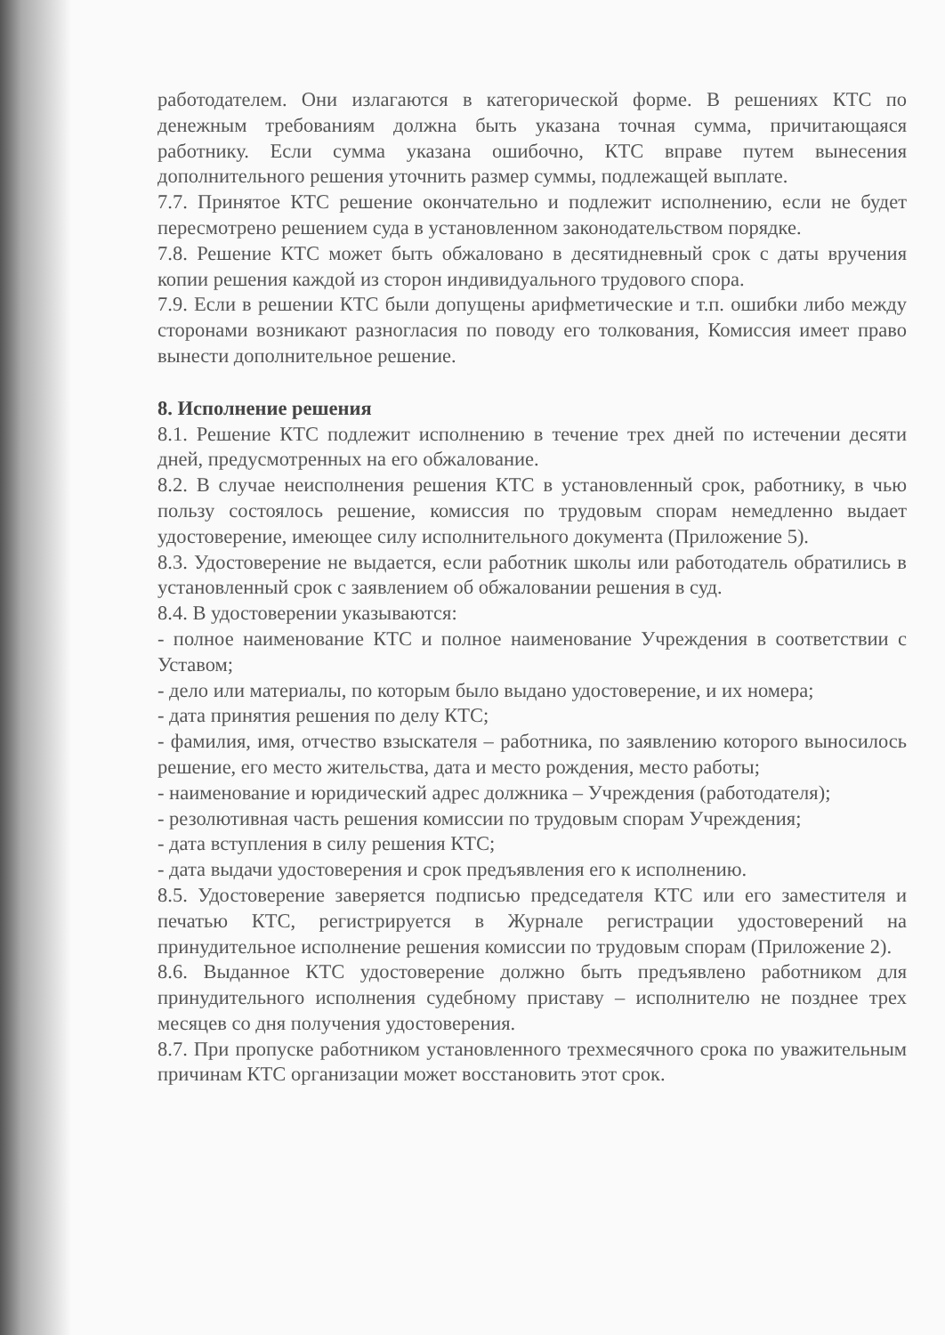работодателем. Они излагаются в категорической форме. В решениях КТС по денежным требованиям должна быть указана точная сумма, причитающаяся работнику. Если сумма указана ошибочно, КТС вправе путем вынесения дополнительного решения уточнить размер суммы, подлежащей выплате.
7.7. Принятое КТС решение окончательно и подлежит исполнению, если не будет пересмотрено решением суда в установленном законодательством порядке.
7.8. Решение КТС может быть обжаловано в десятидневный срок с даты вручения копии решения каждой из сторон индивидуального трудового спора.
7.9. Если в решении КТС были допущены арифметические и т.п. ошибки либо между сторонами возникают разногласия по поводу его толкования, Комиссия имеет право вынести дополнительное решение.
8. Исполнение решения
8.1. Решение КТС подлежит исполнению в течение трех дней по истечении десяти дней, предусмотренных на его обжалование.
8.2. В случае неисполнения решения КТС в установленный срок, работнику, в чью пользу состоялось решение, комиссия по трудовым спорам немедленно выдает удостоверение, имеющее силу исполнительного документа (Приложение 5).
8.3. Удостоверение не выдается, если работник школы или работодатель обратились в установленный срок с заявлением об обжаловании решения в суд.
8.4. В удостоверении указываются:
- полное наименование КТС и полное наименование Учреждения в соответствии с Уставом;
- дело или материалы, по которым было выдано удостоверение, и их номера;
- дата принятия решения по делу КТС;
- фамилия, имя, отчество взыскателя – работника, по заявлению которого выносилось решение, его место жительства, дата и место рождения, место работы;
- наименование и юридический адрес должника – Учреждения (работодателя);
- резолютивная часть решения комиссии по трудовым спорам Учреждения;
- дата вступления в силу решения КТС;
- дата выдачи удостоверения и срок предъявления его к исполнению.
8.5. Удостоверение заверяется подписью председателя КТС или его заместителя и печатью КТС, регистрируется в Журнале регистрации удостоверений на принудительное исполнение решения комиссии по трудовым спорам (Приложение 2).
8.6. Выданное КТС удостоверение должно быть предъявлено работником для принудительного исполнения судебному приставу – исполнителю не позднее трех месяцев со дня получения удостоверения.
8.7. При пропуске работником установленного трехмесячного срока по уважительным причинам КТС организации может восстановить этот срок.